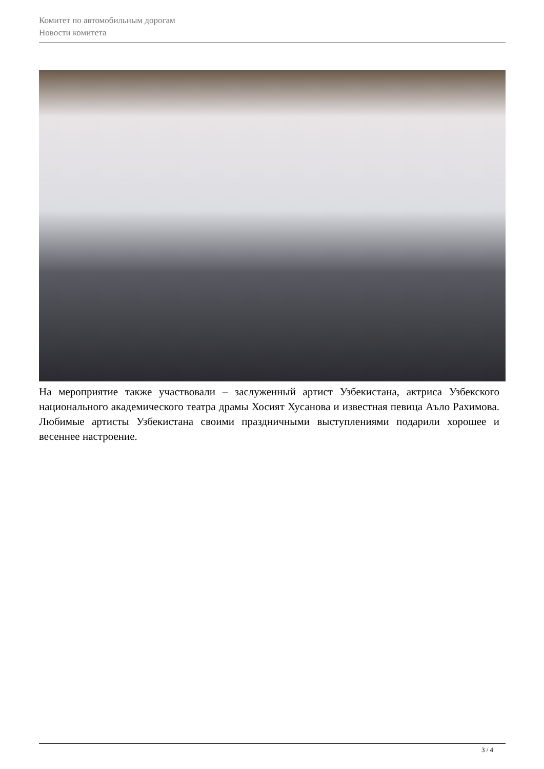Комитет по автомобильным дорогам
Новости комитета
На мероприятие также участвовали – заслуженный артист Узбекистана, актриса Узбекского национального академического театра драмы Хосият Хусанова и известная певица Аъло Рахимова. Любимые артисты Узбекистана своими праздничными выступлениями подарили хорошее и весеннее настроение.
3 / 4